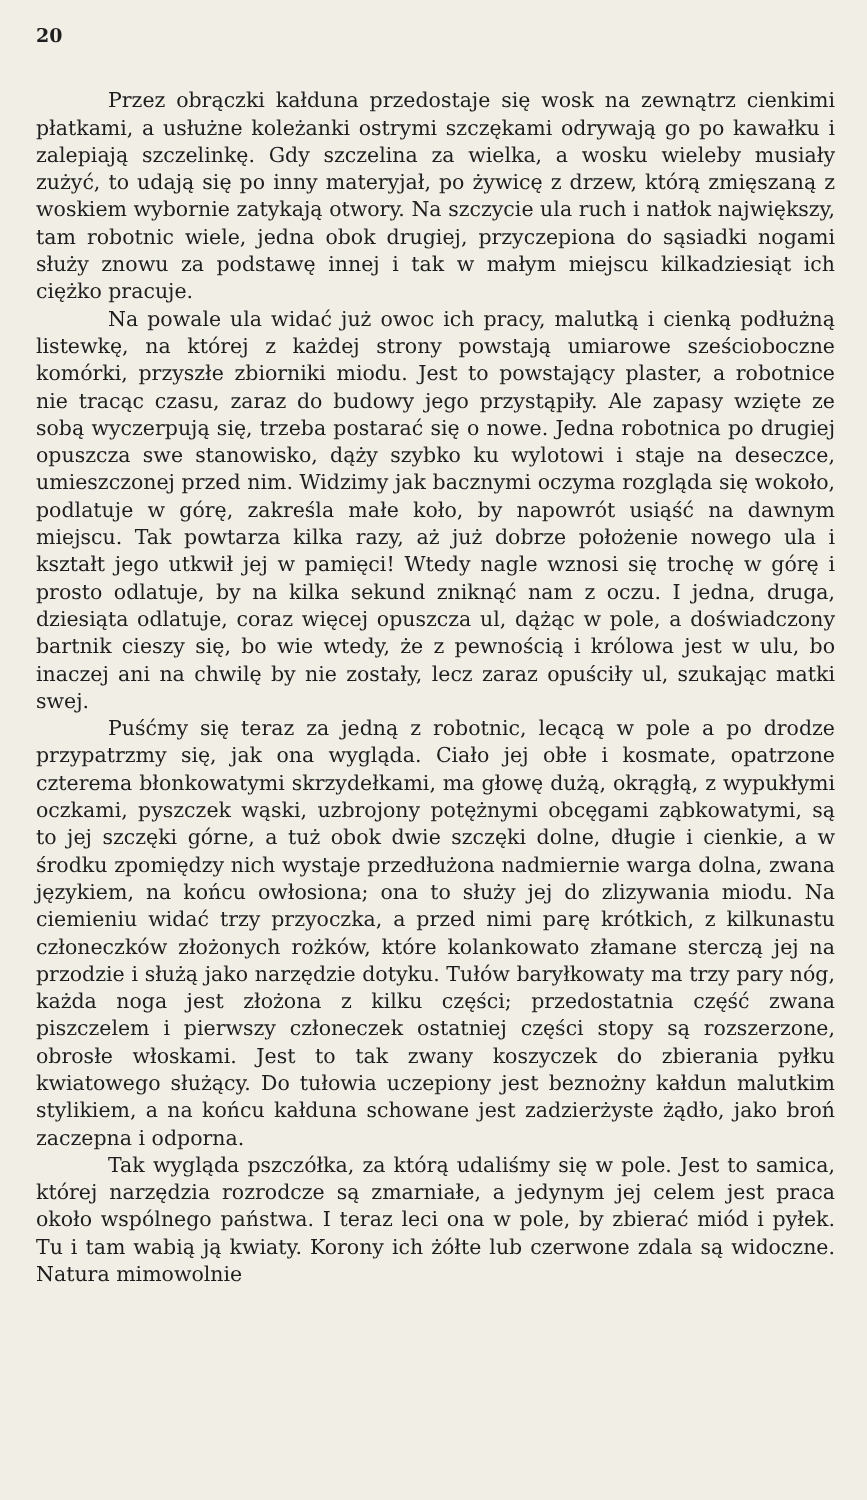20
Przez obrączki kałduna przedostaje się wosk na zewnątrz cienkimi płatkami, a usłużne koleżanki ostrymi szczękami odrywają go po kawałku i zalepiają szczelinkę. Gdy szczelina za wielka, a wosku wieleby musiały zużyć, to udają się po inny materyjał, po żywicę z drzew, którą zmięszaną z woskiem wybornie zatykają otwory. Na szczycie ula ruch i natłok największy, tam robotnic wiele, jedna obok drugiej, przyczepiona do sąsiadki nogami służy znowu za podstawę innej i tak w małym miejscu kilkadziesiąt ich ciężko pracuje.
Na powale ula widać już owoc ich pracy, malutką i cienką podłużną listewkę, na której z każdej strony powstają umiarowe sześcioboczne komórki, przyszłe zbiorniki miodu. Jest to powstający plaster, a robotnice nie tracąc czasu, zaraz do budowy jego przystąpiły. Ale zapasy wzięte ze sobą wyczerpują się, trzeba postarać się o nowe. Jedna robotnica po drugiej opuszcza swe stanowisko, dąży szybko ku wylotowi i staje na deseczce, umieszczonej przed nim. Widzimy jak bacznymi oczyma rozgląda się wokoło, podlatuje w górę, zakreśla małe koło, by napowrót usiąść na dawnym miejscu. Tak powtarza kilka razy, aż już dobrze położenie nowego ula i kształt jego utkwił jej w pamięci! Wtedy nagle wznosi się trochę w górę i prosto odlatuje, by na kilka sekund zniknąć nam z oczu. I jedna, druga, dziesiąta odlatuje, coraz więcej opuszcza ul, dążąc w pole, a doświadczony bartnik cieszy się, bo wie wtedy, że z pewnością i królowa jest w ulu, bo inaczej ani na chwilę by nie zostały, lecz zaraz opuściły ul, szukając matki swej.
Puśćmy się teraz za jedną z robotnic, lecącą w pole a po drodze przypatrzmy się, jak ona wygląda. Ciało jej obłe i kosmate, opatrzone czterema błonkowatymi skrzydełkami, ma głowę dużą, okrągłą, z wypukłymi oczkami, pyszczek wąski, uzbrojony potężnymi obcęgami ząbkowatymi, są to jej szczęki górne, a tuż obok dwie szczęki dolne, długie i cienkie, a w środku zpomiędzy nich wystaje przedłużona nadmiernie warga dolna, zwana językiem, na końcu owłosiona; ona to służy jej do zlizywania miodu. Na ciemieniu widać trzy przyoczka, a przed nimi parę krótkich, z kilkunastu członeczków złożonych rożków, które kolankowato złamane sterczą jej na przodzie i służą jako narzędzie dotyku. Tułów baryłkowaty ma trzy pary nóg, każda noga jest złożona z kilku części; przedostatnia część zwana piszczelem i pierwszy członeczek ostatniej części stopy są rozszerzone, obrosłe włoskami. Jest to tak zwany koszyczek do zbierania pyłku kwiatowego służący. Do tułowia uczepiony jest beznożny kałdun malutkim stylikiem, a na końcu kałduna schowane jest zadzierżyste żądło, jako broń zaczepna i odporna.
Tak wygląda pszczółka, za którą udaliśmy się w pole. Jest to samica, której narzędzia rozrodcze są zmarniałe, a jedynym jej celem jest praca około wspólnego państwa. I teraz leci ona w pole, by zbierać miód i pyłek. Tu i tam wabią ją kwiaty. Korony ich żółte lub czerwone zdala są widoczne. Natura mimowolnie